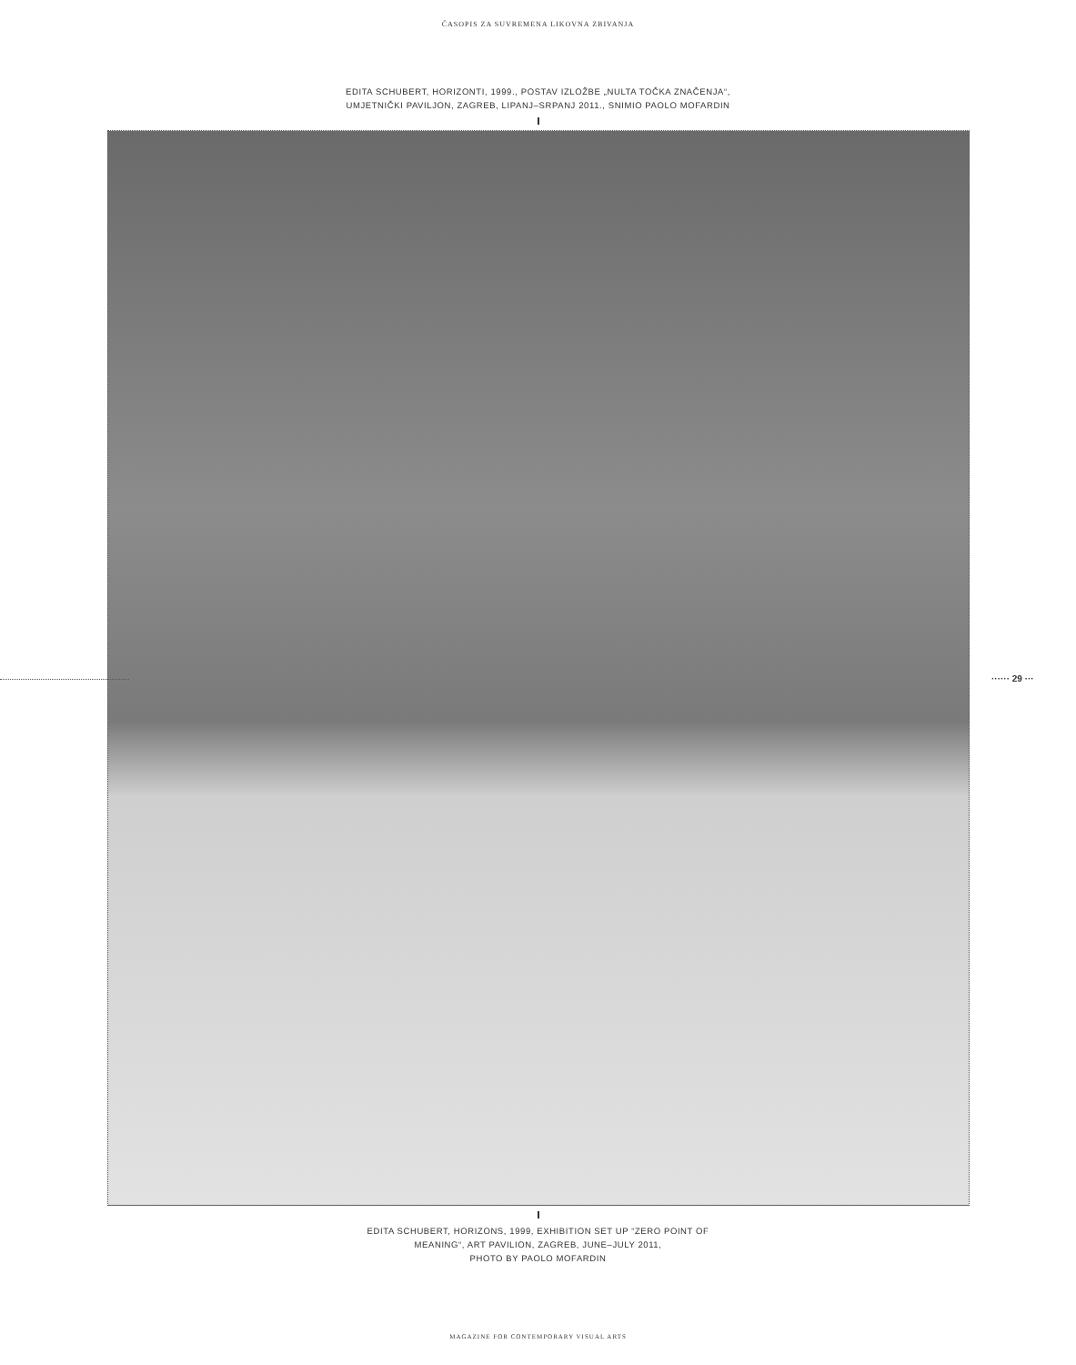ČASOPIS ZA SUVREMENA LIKOVNA ZBIVANJA
EDITA SCHUBERT, HORIZONTI, 1999., POSTAV IZLOŽBE „NULTA TOČKA ZNAČENJA“,
UMJETNIČKI PAVILJON, ZAGREB, LIPANJ–SRPANJ 2011., SNIMIO PAOLO MOFARDIN
······ 29 ···
EDITA SCHUBERT, HORIZONS, 1999, EXHIBITION SET UP “ZERO POINT OF
MEANING“, ART PAVILION, ZAGREB, JUNE–JULY 2011,
PHOTO BY PAOLO MOFARDIN
MAGAZINE FOR CONTEMPORARY VISUAL ARTS